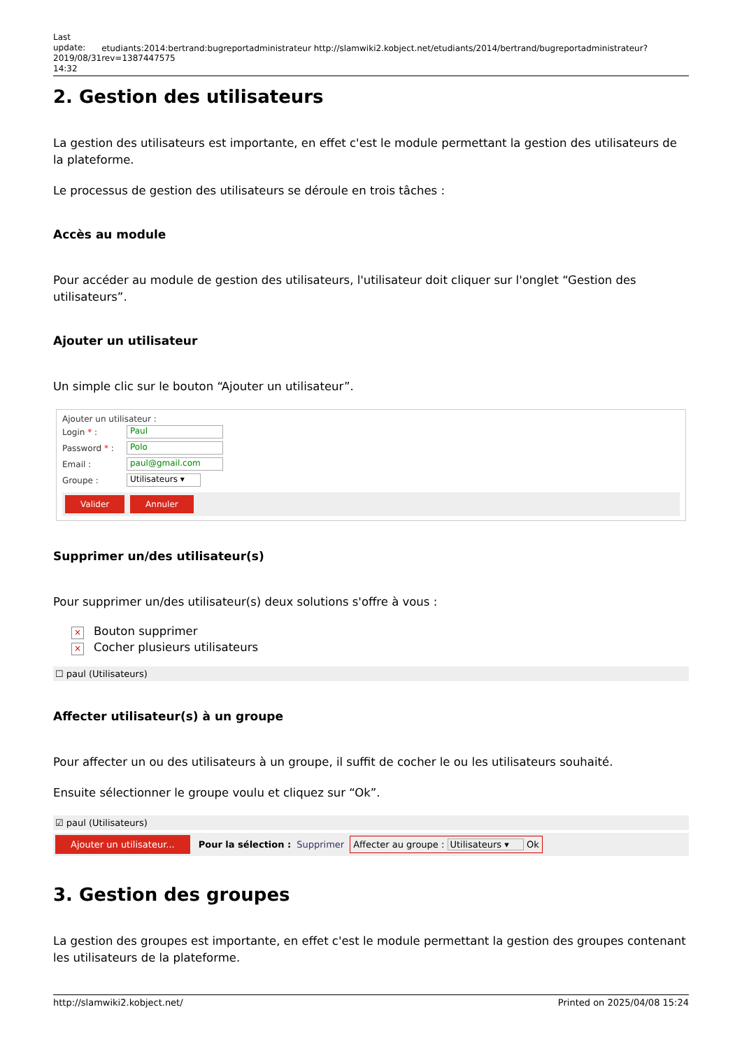Last update: 2019/08/31 14:32
etudiants:2014:bertrand:bugreportadministrateur http://slamwiki2.kobject.net/etudiants/2014/bertrand/bugreportadministrateur?rev=1387447575
2. Gestion des utilisateurs
La gestion des utilisateurs est importante, en effet c'est le module permettant la gestion des utilisateurs de la plateforme.
Le processus de gestion des utilisateurs se déroule en trois tâches :
Accès au module
Pour accéder au module de gestion des utilisateurs, l'utilisateur doit cliquer sur l'onglet “Gestion des utilisateurs”.
Ajouter un utilisateur
Un simple clic sur le bouton “Ajouter un utilisateur”.
Ajouter un utilisateur :
Login * : Paul
Password * : Polo
Email : paul@gmail.com
Groupe : Utilisateurs ▾
Valider Annuler
Supprimer un/des utilisateur(s)
Pour supprimer un/des utilisateur(s) deux solutions s'offre à vous :
× Bouton supprimer
× Cocher plusieurs utilisateurs
☐ paul (Utilisateurs)
Affecter utilisateur(s) à un groupe
Pour affecter un ou des utilisateurs à un groupe, il suffit de cocher le ou les utilisateurs souhaité.
Ensuite sélectionner le groupe voulu et cliquez sur “Ok”.
☑ paul (Utilisateurs)
Ajouter un utilisateur... Pour la sélection : Supprimer Affecter au groupe : Utilisateurs ▾ Ok
3. Gestion des groupes
La gestion des groupes est importante, en effet c'est le module permettant la gestion des groupes contenant les utilisateurs de la plateforme.
http://slamwiki2.kobject.net/ Printed on 2025/04/08 15:24